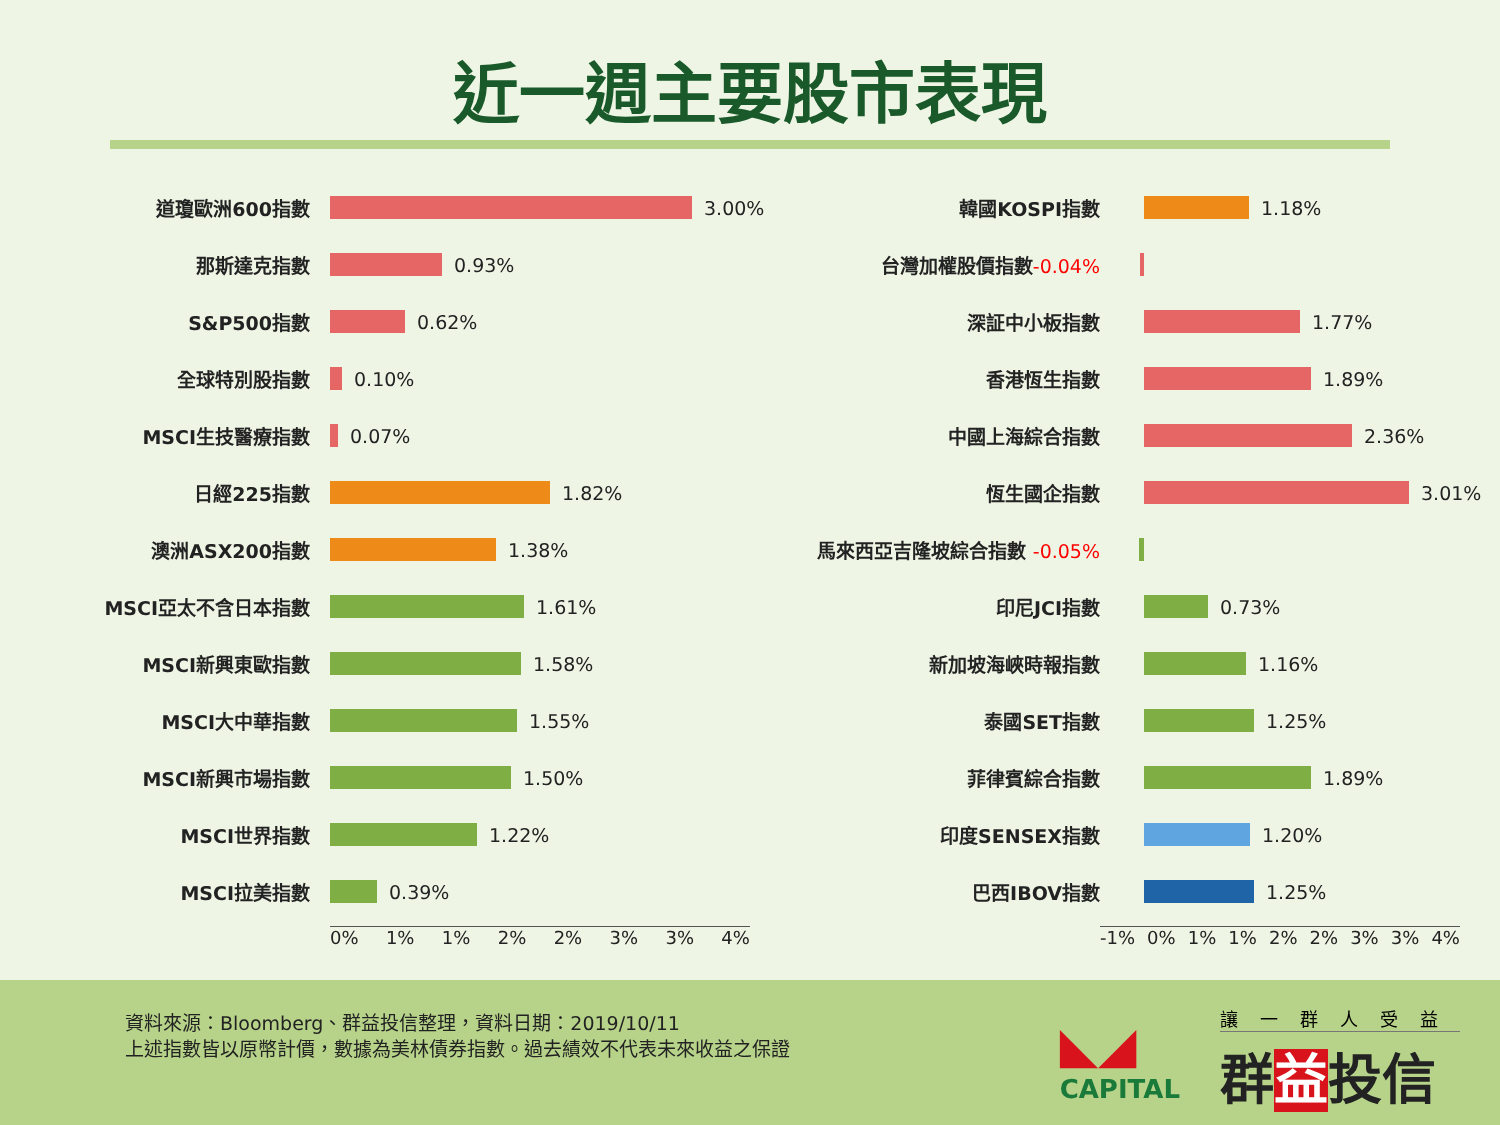近一週主要股市表現
道瓊歐洲600指數 3.00%
那斯達克指數 0.93%
S&P500指數 0.62%
全球特別股指數 0.10%
MSCI生技醫療指數 0.07%
日經225指數 1.82%
澳洲ASX200指數 1.38%
MSCI亞太不含日本指數 1.61%
MSCI新興東歐指數 1.58%
MSCI大中華指數 1.55%
MSCI新興市場指數 1.50%
MSCI世界指數 1.22%
MSCI拉美指數 0.39%
0% 1% 1% 2% 2% 3% 3% 4%
韓國KOSPI指數 1.18%
台灣加權股價指數-0.04%
深証中小板指數 1.77%
香港恆生指數 1.89%
中國上海綜合指數 2.36%
恆生國企指數 3.01%
馬來西亞吉隆坡綜合指數 -0.05%
印尼JCI指數 0.73%
新加坡海峽時報指數 1.16%
泰國SET指數 1.25%
菲律賓綜合指數 1.89%
印度SENSEX指數 1.20%
巴西IBOV指數 1.25%
-1% 0% 1% 1% 2% 2% 3% 3% 4%
資料來源：Bloomberg、群益投信整理，資料日期：2019/10/11
上述指數皆以原幣計價，數據為美林債券指數。過去績效不代表未來收益之保證
◣◢
CAPITAL
讓一群人受益
群益投信